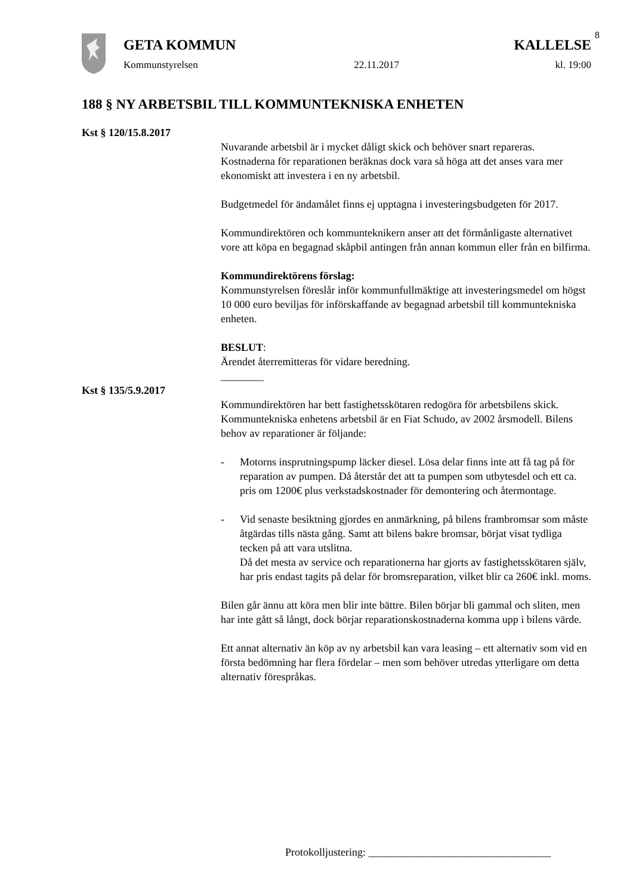8
GETA KOMMUN KALLELSE
Kommunstyrelsen 22.11.2017 kl. 19:00
188 § NY ARBETSBIL TILL KOMMUNTEKNISKA ENHETEN
Kst § 120/15.8.2017
Nuvarande arbetsbil är i mycket dåligt skick och behöver snart repareras. Kostnaderna för reparationen beräknas dock vara så höga att det anses vara mer ekonomiskt att investera i en ny arbetsbil.
Budgetmedel för ändamålet finns ej upptagna i investeringsbudgeten för 2017.
Kommundirektören och kommunteknikern anser att det förmånligaste alternativet vore att köpa en begagnad skåpbil antingen från annan kommun eller från en bilfirma.
Kommundirektörens förslag:
Kommunstyrelsen föreslår inför kommunfullmäktige att investeringsmedel om högst 10 000 euro beviljas för införskaffande av begagnad arbetsbil till kommuntekniska enheten.
BESLUT:
Ärendet återremitteras för vidare beredning.
________
Kst § 135/5.9.2017
Kommundirektören har bett fastighetsskötaren redogöra för arbetsbilens skick.
Kommuntekniska enhetens arbetsbil är en Fiat Schudo, av 2002 årsmodell. Bilens behov av reparationer är följande:
- Motorns insprutningspump läcker diesel. Lösa delar finns inte att få tag på för reparation av pumpen. Då återstår det att ta pumpen som utbytesdel och ett ca. pris om 1200€ plus verkstadskostnader för demontering och återmontage.
- Vid senaste besiktning gjordes en anmärkning, på bilens frambromsar som måste åtgärdas tills nästa gång. Samt att bilens bakre bromsar, börjat visat tydliga tecken på att vara utslitna.
Då det mesta av service och reparationerna har gjorts av fastighetsskötaren själv, har pris endast tagits på delar för bromsreparation, vilket blir ca 260€ inkl. moms.
Bilen går ännu att köra men blir inte bättre. Bilen börjar bli gammal och sliten, men har inte gått så långt, dock börjar reparationskostnaderna komma upp i bilens värde.
Ett annat alternativ än köp av ny arbetsbil kan vara leasing – ett alternativ som vid en första bedömning har flera fördelar – men som behöver utredas ytterligare om detta alternativ förespråkas.
Protokolljustering: __________________________________